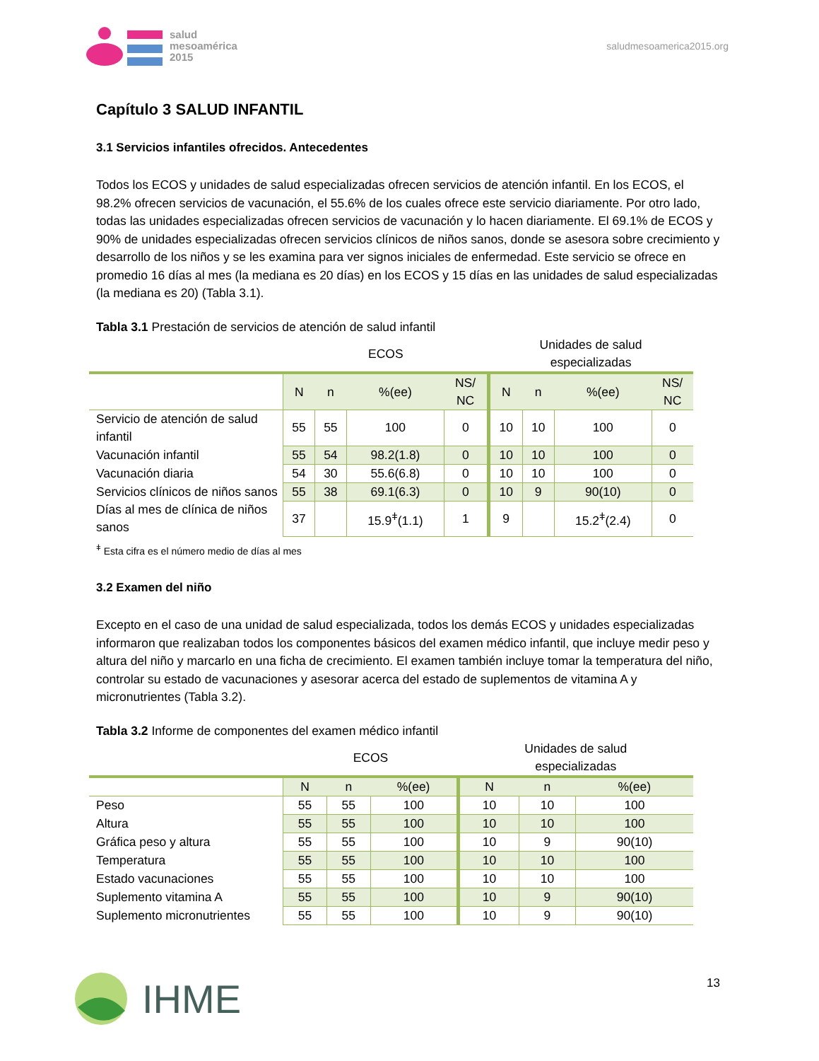salud
mesoamérica
2015
saludmesoamerica2015.org
Capítulo 3 SALUD INFANTIL
3.1 Servicios infantiles ofrecidos. Antecedentes
Todos los ECOS y unidades de salud especializadas ofrecen servicios de atención infantil. En los ECOS, el 98.2% ofrecen servicios de vacunación, el 55.6% de los cuales ofrece este servicio diariamente. Por otro lado, todas las unidades especializadas ofrecen servicios de vacunación y lo hacen diariamente. El 69.1% de ECOS y 90% de unidades especializadas ofrecen servicios clínicos de niños sanos, donde se asesora sobre crecimiento y desarrollo de los niños y se les examina para ver signos iniciales de enfermedad. Este servicio se ofrece en promedio 16 días al mes (la mediana es 20 días) en los ECOS y 15 días en las unidades de salud especializadas (la mediana es 20) (Tabla 3.1).
Tabla 3.1 Prestación de servicios de atención de salud infantil
| | ECOS | | | | Unidades de salud especializadas | | | |
| --- | --- | --- | --- | --- | --- | --- | --- | --- |
| | N | n | %(ee) | NS/ NC | N | n | %(ee) | NS/ NC |
| Servicio de atención de salud infantil | 55 | 55 | 100 | 0 | 10 | 10 | 100 | 0 |
| Vacunación infantil | 55 | 54 | 98.2(1.8) | 0 | 10 | 10 | 100 | 0 |
| Vacunación diaria | 54 | 30 | 55.6(6.8) | 0 | 10 | 10 | 100 | 0 |
| Servicios clínicos de niños sanos | 55 | 38 | 69.1(6.3) | 0 | 10 | 9 | 90(10) | 0 |
| Días al mes de clínica de niños sanos | 37 | | 15.9<sup>ǂ</sup>(1.1) | 1 | 9 | | 15.2<sup>ǂ</sup>(2.4) | 0 |
<sup>ǂ</sup> Esta cifra es el número medio de días al mes
3.2 Examen del niño
Excepto en el caso de una unidad de salud especializada, todos los demás ECOS y unidades especializadas informaron que realizaban todos los componentes básicos del examen médico infantil, que incluye medir peso y altura del niño y marcarlo en una ficha de crecimiento. El examen también incluye tomar la temperatura del niño, controlar su estado de vacunaciones y asesorar acerca del estado de suplementos de vitamina A y micronutrientes (Tabla 3.2).
Tabla 3.2 Informe de componentes del examen médico infantil
| | ECOS | | | Unidades de salud especializadas | | |
| --- | --- | --- | --- | --- | --- | --- |
| | N | n | %(ee) | N | n | %(ee) |
| Peso | 55 | 55 | 100 | 10 | 10 | 100 |
| Altura | 55 | 55 | 100 | 10 | 10 | 100 |
| Gráfica peso y altura | 55 | 55 | 100 | 10 | 9 | 90(10) |
| Temperatura | 55 | 55 | 100 | 10 | 10 | 100 |
| Estado vacunaciones | 55 | 55 | 100 | 10 | 10 | 100 |
| Suplemento vitamina A | 55 | 55 | 100 | 10 | 9 | 90(10) |
| Suplemento micronutrientes | 55 | 55 | 100 | 10 | 9 | 90(10) |
13 IHME